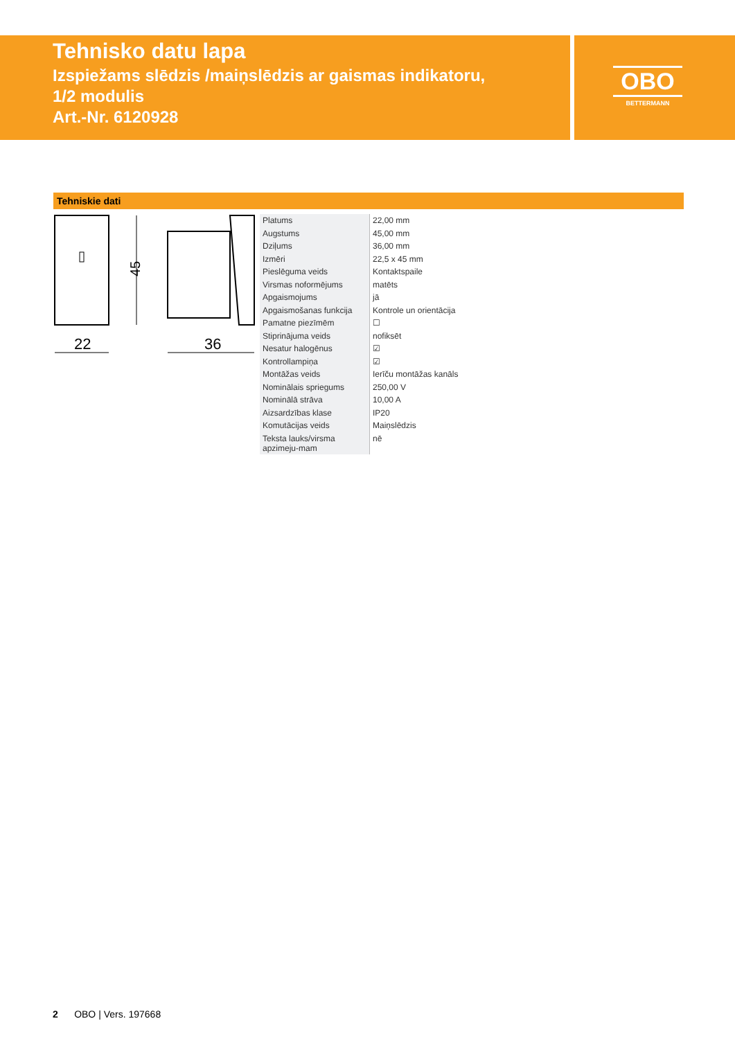Tehnisko datu lapa
Izspiežams slēdzis /maiņslēdzis ar gaismas indikatoru,
1/2 modulis
Art.-Nr. 6120928
OBO
BETTERMANN
Tehniskie dati
45
22
36
| Platums | 22,00 mm |
| Augstums | 45,00 mm |
| Dziļums | 36,00 mm |
| Izmēri | 22,5 x 45 mm |
| Pieslēguma veids | Kontaktspaile |
| Virsmas noformējums | matēts |
| Apgaismojums | jā |
| Apgaismošanas funkcija | Kontrole un orientācija |
| Pamatne piezīmēm | ☐ |
| Stiprinājuma veids | nofiksēt |
| Nesatur halogēnus | ☑ |
| Kontrollampiņa | ☑ |
| Montāžas veids | Ierīču montāžas kanāls |
| Nominālais spriegums | 250,00 V |
| Nominālā strāva | 10,00 A |
| Aizsardzības klase | IP20 |
| Komutācijas veids | Maiņslēdzis |
| Teksta lauks/virsma apzimeju-mam | nē |
2 OBO | Vers. 197668